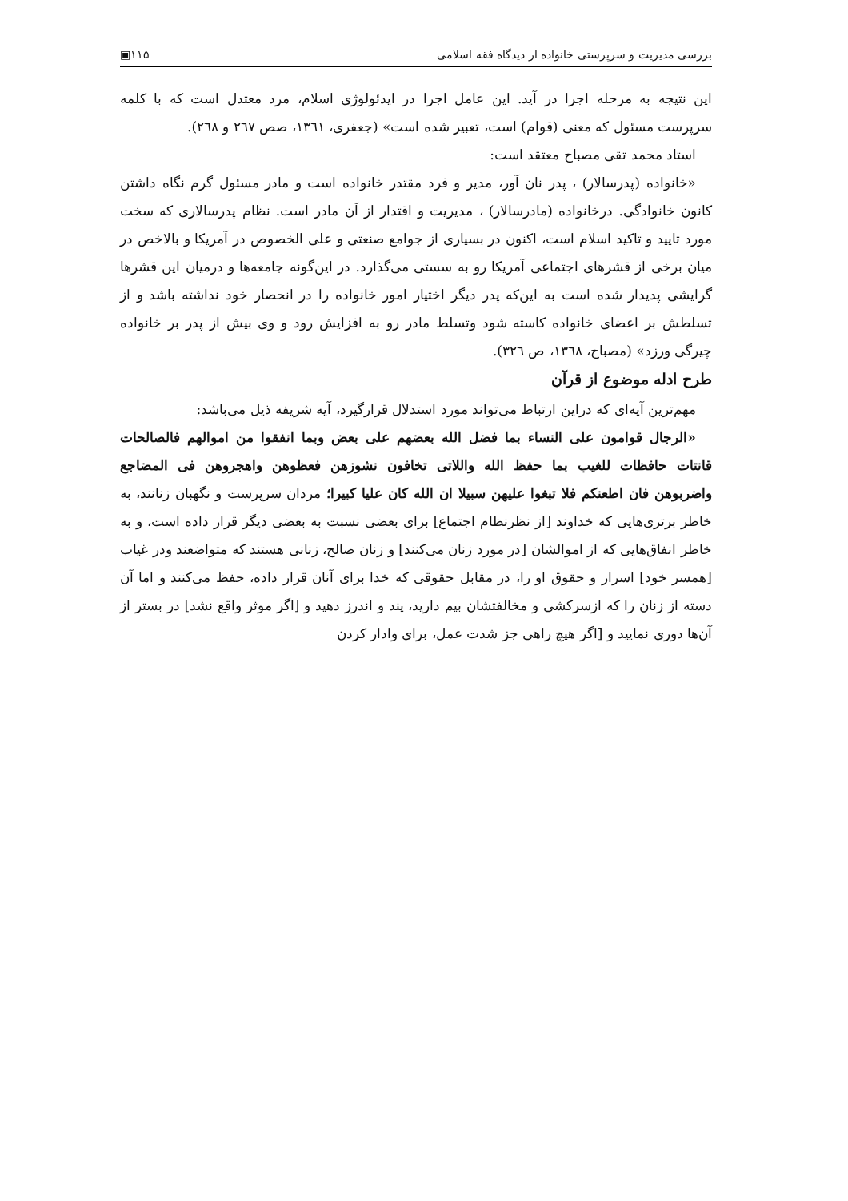بررسی مدیریت و سرپرستی خانواده از دیدگاه فقه اسلامی ۱۱۵▣
این نتیجه به مرحله اجرا در آید. این عامل اجرا در ایدئولوژی اسلام، مرد معتدل است که با کلمه سرپرست مسئول که معنی (قوام) است، تعبیر شده است» (جعفری، ۱۳٦۱، صص ۲٦۷ و ۲٦۸).
استاد محمد تقی مصباح معتقد است:
«خانواده (پدرسالار) ، پدر نان آور، مدیر و فرد مقتدر خانواده است و مادر مسئول گرم نگاه داشتن کانون خانوادگی. درخانواده (مادرسالار) ، مدیریت و اقتدار از آن مادر است. نظام پدرسالاری که سخت مورد تایید و تاکید اسلام است، اکنون در بسیاری از جوامع صنعتی و علی الخصوص در آمریکا و بالاخص در میان برخی از قشرهای اجتماعی آمریکا رو به سستی می‌گذارد. در این‌گونه جامعه‌ها و درمیان این قشرها گرایشی پدیدار شده است به این‌که پدر دیگر اختیار امور خانواده را در انحصار خود نداشته باشد و از تسلطش بر اعضای خانواده کاسته شود وتسلط مادر رو به افزایش رود و وی بیش از پدر بر خانواده چیرگی ورزد» (مصباح، ۱۳٦۸، ص ۳۲٦).
طرح ادله موضوع از قرآن
مهم‌ترین آیه‌ای که دراین ارتباط می‌تواند مورد استدلال قرارگیرد، آیه شریفه ذیل می‌باشد:
«الرجال قوامون علی النساء بما فضل الله بعضهم علی بعض وبما انفقوا من اموالهم فالصالحات قانتات حافظات للغیب بما حفظ الله واللاتی تخافون نشوزهن فعظوهن واهجروهن فی المضاجع واضربوهن فان اطعنکم فلا تبغوا علیهن سبیلا ان الله کان علیا کبیرا؛ مردان سرپرست و نگهبان زنانند، به خاطر برتری‌هایی که خداوند [از نظرنظام اجتماع] برای بعضی نسبت به بعضی دیگر قرار داده است، و به خاطر انفاق‌هایی که از اموالشان [در مورد زنان می‌کنند] و زنان صالح، زنانی هستند که متواضعند ودر غیاب [همسر خود] اسرار و حقوق او را، در مقابل حقوقی که خدا برای آنان قرار داده، حفظ می‌کنند و اما آن دسته از زنان را که ازسرکشی و مخالفتشان بیم دارید، پند و اندرز دهید و [اگر موثر واقع نشد] در بستر از آن‌ها دوری نمایید و [اگر هیچ راهی جز شدت عمل، برای وادار کردن